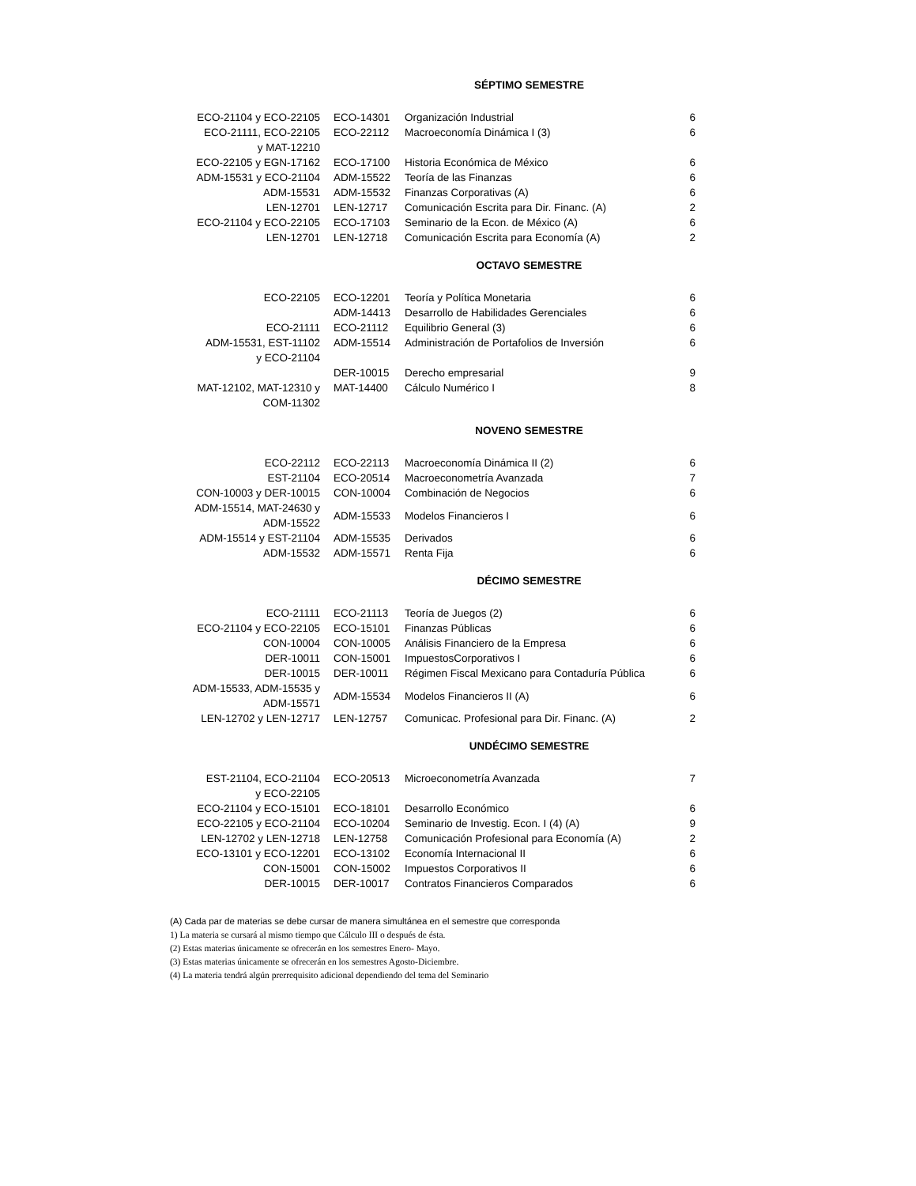SÉPTIMO SEMESTRE
| ECO-21104 y ECO-22105 | ECO-14301 | Organización Industrial | 6 |
| ECO-21111, ECO-22105 y MAT-12210 | ECO-22112 | Macroeconomía Dinámica I (3) | 6 |
| ECO-22105 y EGN-17162 | ECO-17100 | Historia Económica de México | 6 |
| ADM-15531 y ECO-21104 | ADM-15522 | Teoría de las Finanzas | 6 |
| ADM-15531 | ADM-15532 | Finanzas Corporativas (A) | 6 |
| LEN-12701 | LEN-12717 | Comunicación Escrita para Dir. Financ. (A) | 2 |
| ECO-21104 y ECO-22105 | ECO-17103 | Seminario de la Econ. de México (A) | 6 |
| LEN-12701 | LEN-12718 | Comunicación Escrita para Economía (A) | 2 |
OCTAVO SEMESTRE
| ECO-22105 | ECO-12201 | Teoría y Política Monetaria | 6 |
| | ADM-14413 | Desarrollo de Habilidades Gerenciales | 6 |
| ECO-21111 | ECO-21112 | Equilibrio General (3) | 6 |
| ADM-15531, EST-11102 y ECO-21104 | ADM-15514 | Administración de Portafolios de Inversión | 6 |
| | DER-10015 | Derecho empresarial | 9 |
| MAT-12102, MAT-12310 y COM-11302 | MAT-14400 | Cálculo Numérico I | 8 |
NOVENO SEMESTRE
| ECO-22112 | ECO-22113 | Macroeconomía Dinámica II (2) | 6 |
| EST-21104 | ECO-20514 | Macroeconometría Avanzada | 7 |
| CON-10003 y DER-10015 | CON-10004 | Combinación de Negocios | 6 |
| ADM-15514, MAT-24630 y ADM-15522 | ADM-15533 | Modelos Financieros I | 6 |
| ADM-15514 y EST-21104 | ADM-15535 | Derivados | 6 |
| ADM-15532 | ADM-15571 | Renta Fija | 6 |
DÉCIMO SEMESTRE
| ECO-21111 | ECO-21113 | Teoría de Juegos (2) | 6 |
| ECO-21104 y ECO-22105 | ECO-15101 | Finanzas Públicas | 6 |
| CON-10004 | CON-10005 | Análisis Financiero de la Empresa | 6 |
| DER-10011 | CON-15001 | ImpuestosCorporativos I | 6 |
| DER-10015 | DER-10011 | Régimen Fiscal Mexicano para Contaduría Pública | 6 |
| ADM-15533, ADM-15535 y ADM-15571 | ADM-15534 | Modelos Financieros II (A) | 6 |
| LEN-12702 y LEN-12717 | LEN-12757 | Comunicac. Profesional para Dir. Financ. (A) | 2 |
UNDÉCIMO SEMESTRE
| EST-21104, ECO-21104 y ECO-22105 | ECO-20513 | Microeconometría Avanzada | 7 |
| ECO-21104 y ECO-15101 | ECO-18101 | Desarrollo Económico | 6 |
| ECO-22105 y ECO-21104 | ECO-10204 | Seminario de Investig. Econ. I (4) (A) | 9 |
| LEN-12702 y LEN-12718 | LEN-12758 | Comunicación Profesional para Economía (A) | 2 |
| ECO-13101 y ECO-12201 | ECO-13102 | Economía Internacional II | 6 |
| CON-15001 | CON-15002 | Impuestos Corporativos II | 6 |
| DER-10015 | DER-10017 | Contratos Financieros Comparados | 6 |
(A) Cada par de materias se debe cursar de manera simultánea en el semestre que corresponda
1) La materia se cursará al mismo tiempo que Cálculo III o después de ésta.
(2) Estas materias únicamente se ofrecerán en los semestres Enero- Mayo.
(3) Estas materias únicamente se ofrecerán en los semestres Agosto-Diciembre.
(4) La materia tendrá algún prerrequisito adicional dependiendo del tema del Seminario